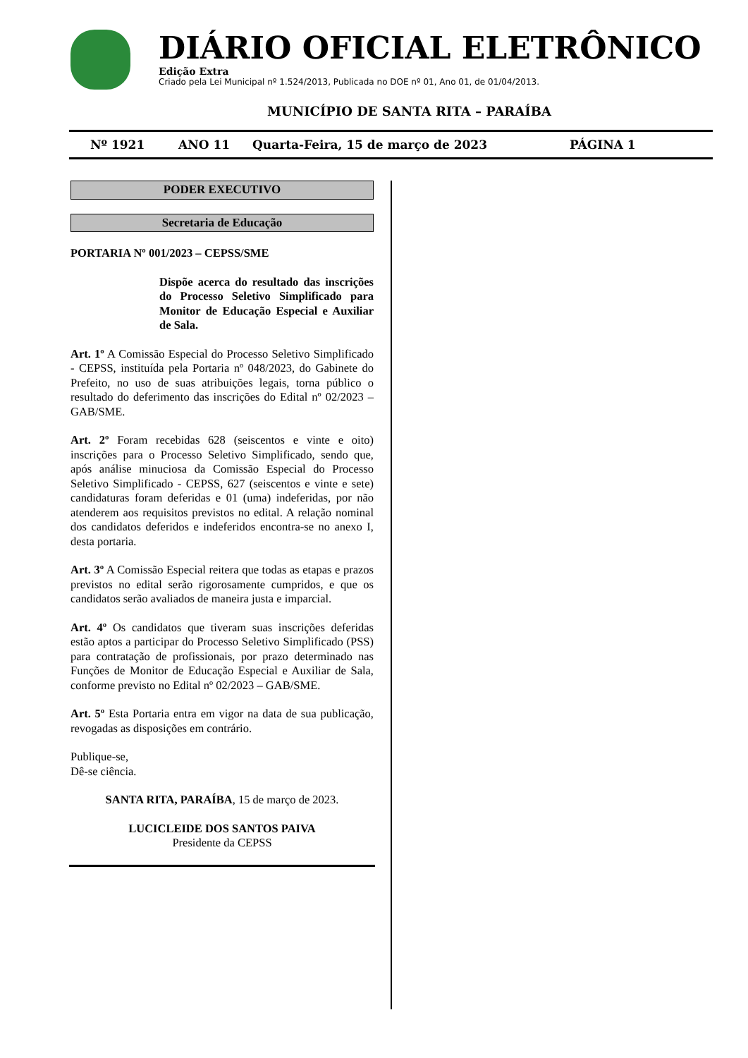DIÁRIO OFICIAL ELETRÔNICO
Edição Extra
Criado pela Lei Municipal nº 1.524/2013, Publicada no DOE nº 01, Ano 01, de 01/04/2013.
MUNICÍPIO DE SANTA RITA – PARAÍBA
Nº 1921 ANO 11 Quarta-Feira, 15 de março de 2023 PÁGINA 1
PODER EXECUTIVO
Secretaria de Educação
PORTARIA Nº 001/2023 – CEPSS/SME
Dispõe acerca do resultado das inscrições do Processo Seletivo Simplificado para Monitor de Educação Especial e Auxiliar de Sala.
Art. 1º A Comissão Especial do Processo Seletivo Simplificado - CEPSS, instituída pela Portaria nº 048/2023, do Gabinete do Prefeito, no uso de suas atribuições legais, torna público o resultado do deferimento das inscrições do Edital nº 02/2023 – GAB/SME.
Art. 2º Foram recebidas 628 (seiscentos e vinte e oito) inscrições para o Processo Seletivo Simplificado, sendo que, após análise minuciosa da Comissão Especial do Processo Seletivo Simplificado - CEPSS, 627 (seiscentos e vinte e sete) candidaturas foram deferidas e 01 (uma) indeferidas, por não atenderem aos requisitos previstos no edital. A relação nominal dos candidatos deferidos e indeferidos encontra-se no anexo I, desta portaria.
Art. 3º A Comissão Especial reitera que todas as etapas e prazos previstos no edital serão rigorosamente cumpridos, e que os candidatos serão avaliados de maneira justa e imparcial.
Art. 4º Os candidatos que tiveram suas inscrições deferidas estão aptos a participar do Processo Seletivo Simplificado (PSS) para contratação de profissionais, por prazo determinado nas Funções de Monitor de Educação Especial e Auxiliar de Sala, conforme previsto no Edital nº 02/2023 – GAB/SME.
Art. 5º Esta Portaria entra em vigor na data de sua publicação, revogadas as disposições em contrário.
Publique-se,
Dê-se ciência.
SANTA RITA, PARAÍBA, 15 de março de 2023.
LUCICLEIDE DOS SANTOS PAIVA
Presidente da CEPSS